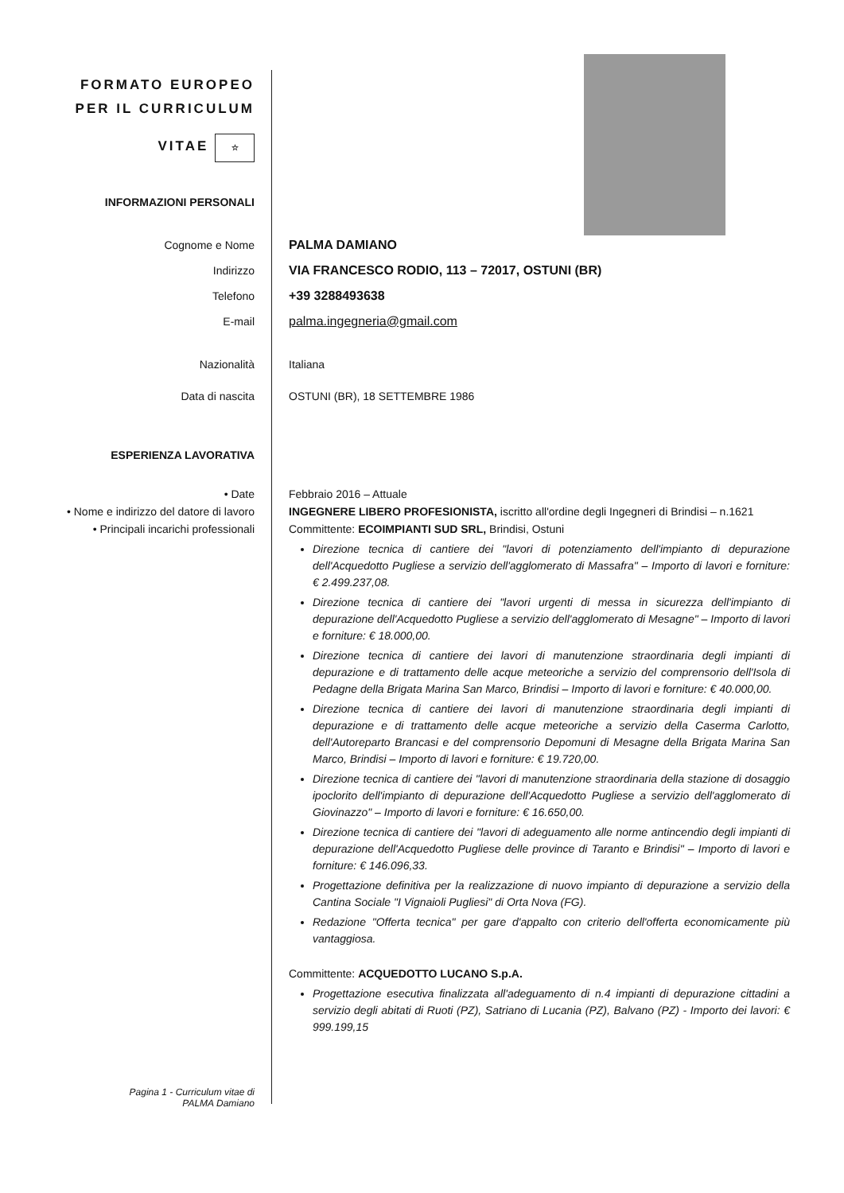FORMATO EUROPEO
PER IL CURRICULUM
VITAE
☆
INFORMAZIONI PERSONALI
Cognome e Nome PALMA DAMIANO
Indirizzo VIA FRANCESCO RODIO, 113 – 72017, OSTUNI (BR)
Telefono +39 3288493638
E-mail palma.ingegneria@gmail.com
Nazionalità Italiana
Data di nascita OSTUNI (BR), 18 SETTEMBRE 1986
ESPERIENZA LAVORATIVA
• Date
• Nome e indirizzo del datore di lavoro
• Principali incarichi professionali
Febbraio 2016 – Attuale
INGEGNERE LIBERO PROFESIONISTA, iscritto all'ordine degli Ingegneri di Brindisi – n.1621
Committente: ECOIMPIANTI SUD SRL, Brindisi, Ostuni
Direzione tecnica di cantiere dei "lavori di potenziamento dell'impianto di depurazione dell'Acquedotto Pugliese a servizio dell'agglomerato di Massafra" – Importo di lavori e forniture: € 2.499.237,08.
Direzione tecnica di cantiere dei "lavori urgenti di messa in sicurezza dell'impianto di depurazione dell'Acquedotto Pugliese a servizio dell'agglomerato di Mesagne" – Importo di lavori e forniture: € 18.000,00.
Direzione tecnica di cantiere dei lavori di manutenzione straordinaria degli impianti di depurazione e di trattamento delle acque meteoriche a servizio del comprensorio dell'Isola di Pedagne della Brigata Marina San Marco, Brindisi – Importo di lavori e forniture: € 40.000,00.
Direzione tecnica di cantiere dei lavori di manutenzione straordinaria degli impianti di depurazione e di trattamento delle acque meteoriche a servizio della Caserma Carlotto, dell'Autoreparto Brancasi e del comprensorio Depomuni di Mesagne della Brigata Marina San Marco, Brindisi – Importo di lavori e forniture: € 19.720,00.
Direzione tecnica di cantiere dei "lavori di manutenzione straordinaria della stazione di dosaggio ipoclorito dell'impianto di depurazione dell'Acquedotto Pugliese a servizio dell'agglomerato di Giovinazzo" – Importo di lavori e forniture: € 16.650,00.
Direzione tecnica di cantiere dei "lavori di adeguamento alle norme antincendio degli impianti di depurazione dell'Acquedotto Pugliese delle province di Taranto e Brindisi" – Importo di lavori e forniture: € 146.096,33.
Progettazione definitiva per la realizzazione di nuovo impianto di depurazione a servizio della Cantina Sociale "I Vignaioli Pugliesi" di Orta Nova (FG).
Redazione "Offerta tecnica" per gare d'appalto con criterio dell'offerta economicamente più vantaggiosa.
Committente: ACQUEDOTTO LUCANO S.p.A.
Progettazione esecutiva finalizzata all'adeguamento di n.4 impianti di depurazione cittadini a servizio degli abitati di Ruoti (PZ), Satriano di Lucania (PZ), Balvano (PZ) - Importo dei lavori: € 999.199,15
Pagina 1 - Curriculum vitae di
PALMA Damiano